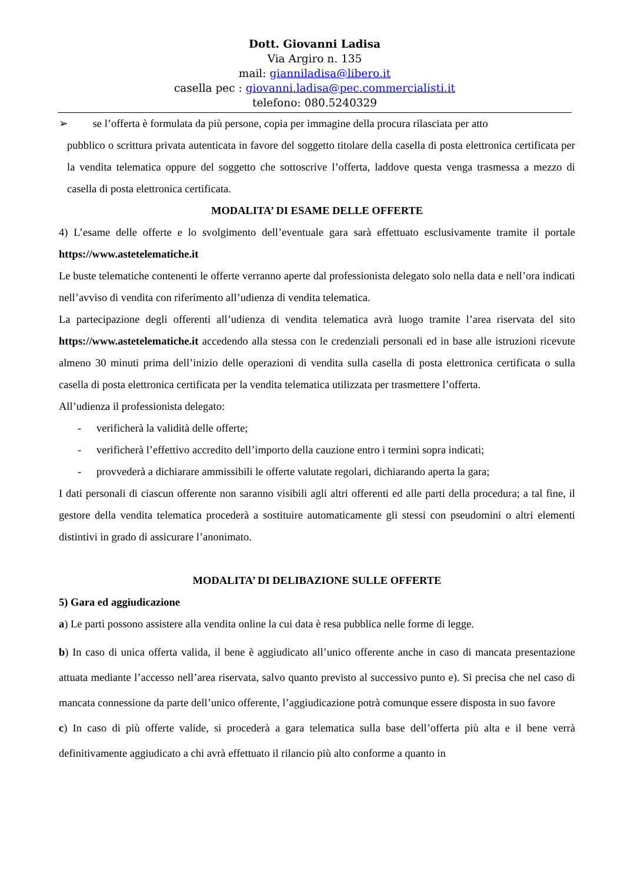Dott. Giovanni Ladisa
Via Argiro n. 135
mail: gianniladisa@libero.it
casella pec : giovanni.ladisa@pec.commercialisti.it
telefono: 080.5240329
➢ se l’offerta è formulata da più persone, copia per immagine della procura rilasciata per atto
pubblico o scrittura privata autenticata in favore del soggetto titolare della casella di posta elettronica certificata per la vendita telematica oppure del soggetto che sottoscrive l’offerta, laddove questa venga trasmessa a mezzo di casella di posta elettronica certificata.
MODALITA’ DI ESAME DELLE OFFERTE
4) L’esame delle offerte e lo svolgimento dell’eventuale gara sarà effettuato esclusivamente tramite il portale https://www.astetelematiche.it
Le buste telematiche contenenti le offerte verranno aperte dal professionista delegato solo nella data e nell’ora indicati nell’avviso di vendita con riferimento all’udienza di vendita telematica.
La partecipazione degli offerenti all’udienza di vendita telematica avrà luogo tramite l’area riservata del sito https://www.astetelematiche.it accedendo alla stessa con le credenziali personali ed in base alle istruzioni ricevute almeno 30 minuti prima dell’inizio delle operazioni di vendita sulla casella di posta elettronica certificata o sulla casella di posta elettronica certificata per la vendita telematica utilizzata per trasmettere l’offerta.
All’udienza il professionista delegato:
- verificherà la validità delle offerte;
- verificherà l’effettivo accredito dell’importo della cauzione entro i termini sopra indicati;
- provvederà a dichiarare ammissibili le offerte valutate regolari, dichiarando aperta la gara;
I dati personali di ciascun offerente non saranno visibili agli altri offerenti ed alle parti della procedura; a tal fine, il gestore della vendita telematica procederà a sostituire automaticamente gli stessi con pseudomini o altri elementi distintivi in grado di assicurare l’anonimato.
MODALITA’ DI DELIBAZIONE SULLE OFFERTE
5) Gara ed aggiudicazione
a) Le parti possono assistere alla vendita online la cui data è resa pubblica nelle forme di legge.
b) In caso di unica offerta valida, il bene è aggiudicato all’unico offerente anche in caso di mancata presentazione attuata mediante l’accesso nell’area riservata, salvo quanto previsto al successivo punto e). Si precisa che nel caso di mancata connessione da parte dell’unico offerente, l’aggiudicazione potrà comunque essere disposta in suo favore
c) In caso di più offerte valide, si procederà a gara telematica sulla base dell’offerta più alta e il bene verrà definitivamente aggiudicato a chi avrà effettuato il rilancio più alto conforme a quanto in